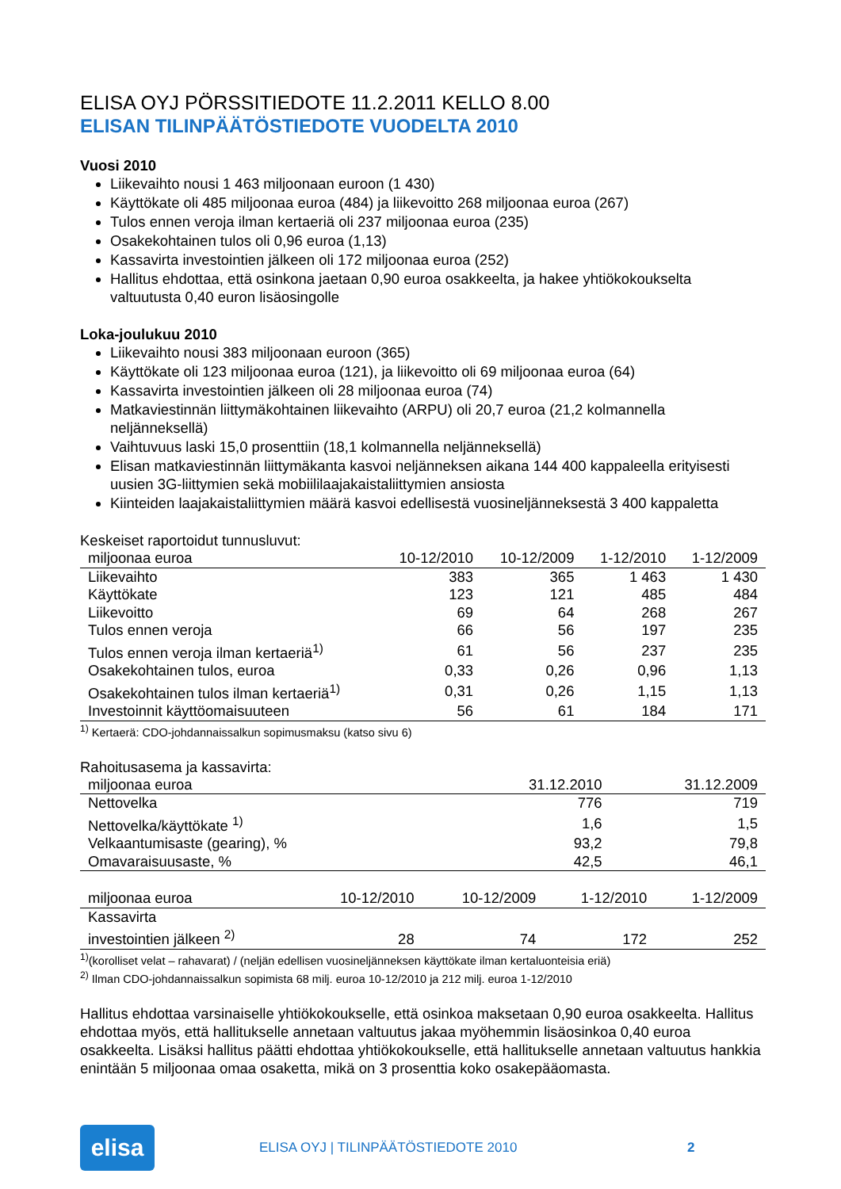ELISA OYJ PÖRSSITIEDOTE 11.2.2011 KELLO 8.00
ELISAN TILINPÄÄTÖSTIEDOTE VUODELTA 2010
Vuosi 2010
Liikevaihto nousi 1 463 miljoonaan euroon (1 430)
Käyttökate oli 485 miljoonaa euroa (484) ja liikevoitto 268 miljoonaa euroa (267)
Tulos ennen veroja ilman kertaeriä oli 237 miljoonaa euroa (235)
Osakekohtainen tulos oli 0,96 euroa (1,13)
Kassavirta investointien jälkeen oli 172 miljoonaa euroa (252)
Hallitus ehdottaa, että osinkona jaetaan 0,90 euroa osakkeelta, ja hakee yhtiökokoukselta valtuutusta 0,40 euron lisäosingolle
Loka-joulukuu 2010
Liikevaihto nousi 383 miljoonaan euroon (365)
Käyttökate oli 123 miljoonaa euroa (121), ja liikevoitto oli 69 miljoonaa euroa (64)
Kassavirta investointien jälkeen oli 28 miljoonaa euroa (74)
Matkaviestinnän liittymäkohtainen liikevaihto (ARPU) oli 20,7 euroa (21,2 kolmannella neljänneksellä)
Vaihtuvuus laski 15,0 prosenttiin (18,1 kolmannella neljänneksellä)
Elisan matkaviestinnän liittymäkanta kasvoi neljänneksen aikana 144 400 kappaleella erityisesti uusien 3G-liittymien sekä mobiililaajakaistaliittymien ansiosta
Kiinteiden laajakaistaliittymien määrä kasvoi edellisestä vuosineljänneksestä 3 400 kappaletta
Keskeiset raportoidut tunnusluvut:
| miljoonaa euroa | 10-12/2010 | 10-12/2009 | 1-12/2010 | 1-12/2009 |
| --- | --- | --- | --- | --- |
| Liikevaihto | 383 | 365 | 1 463 | 1 430 |
| Käyttökate | 123 | 121 | 485 | 484 |
| Liikevoitto | 69 | 64 | 268 | 267 |
| Tulos ennen veroja | 66 | 56 | 197 | 235 |
| Tulos ennen veroja ilman kertaeriä<sup>1)</sup> | 61 | 56 | 237 | 235 |
| Osakekohtainen tulos, euroa | 0,33 | 0,26 | 0,96 | 1,13 |
| Osakekohtainen tulos ilman kertaeriä<sup>1)</sup> | 0,31 | 0,26 | 1,15 | 1,13 |
| Investoinnit käyttöomaisuuteen | 56 | 61 | 184 | 171 |
<sup>1)</sup> Kertaerä: CDO-johdannaissalkun sopimusmaksu (katso sivu 6)
Rahoitusasema ja kassavirta:
| miljoonaa euroa | 31.12.2010 | 31.12.2009 |
| --- | --- | --- |
| Nettovelka | 776 | 719 |
| Nettovelka/käyttökate <sup>1)</sup> | 1,6 | 1,5 |
| Velkaantumisaste (gearing), % | 93,2 | 79,8 |
| Omavaraisuusaste, % | 42,5 | 46,1 |
| miljoonaa euroa | 10-12/2010 | 10-12/2009 | 1-12/2010 | 1-12/2009 |
| --- | --- | --- | --- | --- |
| Kassavirta investointien jälkeen <sup>2)</sup> | 28 | 74 | 172 | 252 |
<sup>1)</sup> (korolliset velat – rahavarat) / (neljän edellisen vuosineljänneksen käyttökate ilman kertaluonteisia eriä)
<sup>2)</sup> Ilman CDO-johdannaissalkun sopimista 68 milj. euroa 10-12/2010 ja 212 milj. euroa 1-12/2010
Hallitus ehdottaa varsinaiselle yhtiökokoukselle, että osinkoa maksetaan 0,90 euroa osakkeelta. Hallitus ehdottaa myös, että hallitukselle annetaan valtuutus jakaa myöhemmin lisäosinkoa 0,40 euroa osakkeelta. Lisäksi hallitus päätti ehdottaa yhtiökokoukselle, että hallitukselle annetaan valtuutus hankkia enintään 5 miljoonaa omaa osaketta, mikä on 3 prosenttia koko osakepääomasta.
elisa
ELISA OYJ | TILINPÄÄTÖSTIEDOTE 2010 2